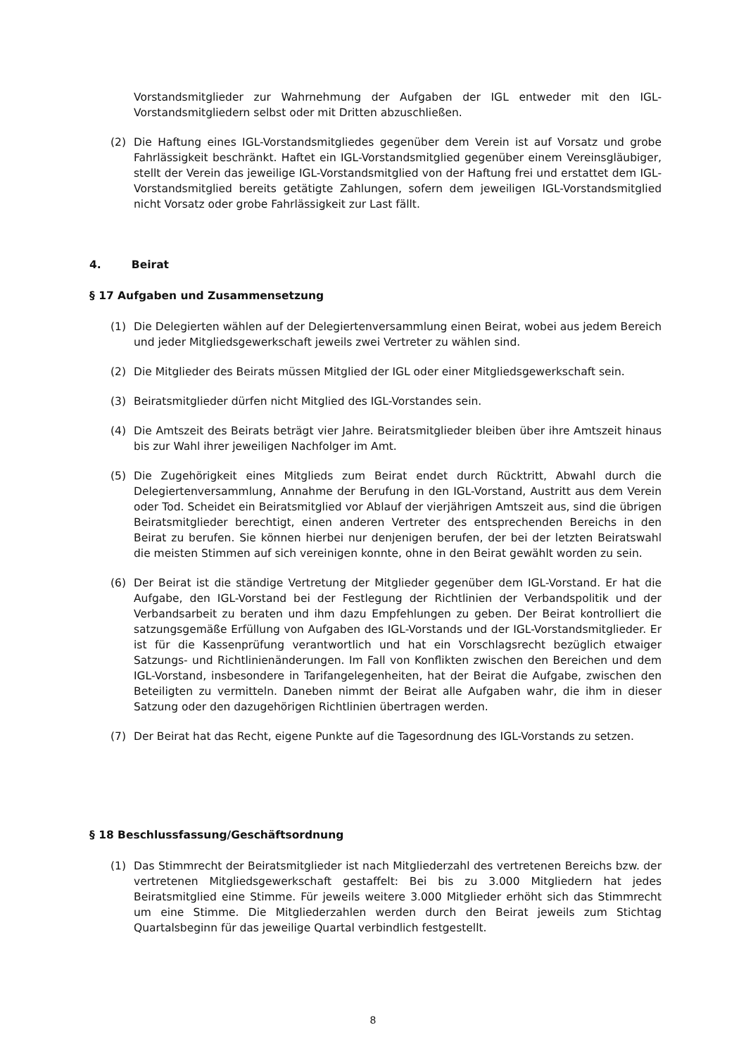Vorstandsmitglieder zur Wahrnehmung der Aufgaben der IGL entweder mit den IGL-Vorstandsmitgliedern selbst oder mit Dritten abzuschließen.
(2) Die Haftung eines IGL-Vorstandsmitgliedes gegenüber dem Verein ist auf Vorsatz und grobe Fahrlässigkeit beschränkt. Haftet ein IGL-Vorstandsmitglied gegenüber einem Vereinsgläubiger, stellt der Verein das jeweilige IGL-Vorstandsmitglied von der Haftung frei und erstattet dem IGL-Vorstandsmitglied bereits getätigte Zahlungen, sofern dem jeweiligen IGL-Vorstandsmitglied nicht Vorsatz oder grobe Fahrlässigkeit zur Last fällt.
4. Beirat
§ 17 Aufgaben und Zusammensetzung
(1) Die Delegierten wählen auf der Delegiertenversammlung einen Beirat, wobei aus jedem Bereich und jeder Mitgliedsgewerkschaft jeweils zwei Vertreter zu wählen sind.
(2) Die Mitglieder des Beirats müssen Mitglied der IGL oder einer Mitgliedsgewerkschaft sein.
(3) Beiratsmitglieder dürfen nicht Mitglied des IGL-Vorstandes sein.
(4) Die Amtszeit des Beirats beträgt vier Jahre. Beiratsmitglieder bleiben über ihre Amtszeit hinaus bis zur Wahl ihrer jeweiligen Nachfolger im Amt.
(5) Die Zugehörigkeit eines Mitglieds zum Beirat endet durch Rücktritt, Abwahl durch die Delegiertenversammlung, Annahme der Berufung in den IGL-Vorstand, Austritt aus dem Verein oder Tod. Scheidet ein Beiratsmitglied vor Ablauf der vierjährigen Amtszeit aus, sind die übrigen Beiratsmitglieder berechtigt, einen anderen Vertreter des entsprechenden Bereichs in den Beirat zu berufen. Sie können hierbei nur denjenigen berufen, der bei der letzten Beiratswahl die meisten Stimmen auf sich vereinigen konnte, ohne in den Beirat gewählt worden zu sein.
(6) Der Beirat ist die ständige Vertretung der Mitglieder gegenüber dem IGL-Vorstand. Er hat die Aufgabe, den IGL-Vorstand bei der Festlegung der Richtlinien der Verbandspolitik und der Verbandsarbeit zu beraten und ihm dazu Empfehlungen zu geben. Der Beirat kontrolliert die satzungsgemäße Erfüllung von Aufgaben des IGL-Vorstands und der IGL-Vorstandsmitglieder. Er ist für die Kassenprüfung verantwortlich und hat ein Vorschlagsrecht bezüglich etwaiger Satzungs- und Richtlinienänderungen. Im Fall von Konflikten zwischen den Bereichen und dem IGL-Vorstand, insbesondere in Tarifangelegenheiten, hat der Beirat die Aufgabe, zwischen den Beteiligten zu vermitteln. Daneben nimmt der Beirat alle Aufgaben wahr, die ihm in dieser Satzung oder den dazugehörigen Richtlinien übertragen werden.
(7) Der Beirat hat das Recht, eigene Punkte auf die Tagesordnung des IGL-Vorstands zu setzen.
§ 18 Beschlussfassung/Geschäftsordnung
(1) Das Stimmrecht der Beiratsmitglieder ist nach Mitgliederzahl des vertretenen Bereichs bzw. der vertretenen Mitgliedsgewerkschaft gestaffelt: Bei bis zu 3.000 Mitgliedern hat jedes Beiratsmitglied eine Stimme. Für jeweils weitere 3.000 Mitglieder erhöht sich das Stimmrecht um eine Stimme. Die Mitgliederzahlen werden durch den Beirat jeweils zum Stichtag Quartalsbeginn für das jeweilige Quartal verbindlich festgestellt.
8